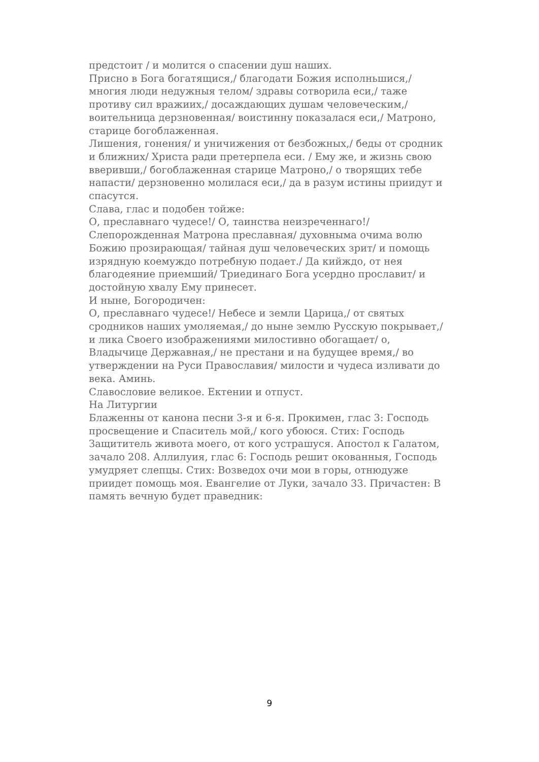предстоит / и молится о спасении душ наших.
Присно в Бога богатящися,/ благодати Божия исполньшися,/ многия люди недужныя телом/ здравы сотворила еси,/ таже противу сил вражиих,/ досаждающих душам человеческим,/ воительница дерзновенная/ воистинну показалася еси,/ Матроно, старице богоблаженная.
Лишения, гонения/ и уничижения от безбожных,/ беды от сродник и ближних/ Христа ради претерпела еси. / Ему же, и жизнь свою вверивши,/ богоблаженная старице Матроно,/ о творящих тебе напасти/ дерзновенно молилася еси,/ да в разум истины приидут и спасутся.
Слава, глас и подобен тойже:
О, преславнаго чудесе!/ О, таинства неизреченнаго!/ Слепорожденная Матрона преславная/ духовныма очима волю Божию прозирающая/ тайная душ человеческих зрит/ и помощь изрядную коемуждо потребную подает./ Да кийждо, от нея благодеяние приемший/ Триединаго Бога усердно прославит/ и достойную хвалу Ему принесет.
И ныне, Богородичен:
О, преславнаго чудесе!/ Небесе и земли Царица,/ от святых сродников наших умоляемая,/ до ныне землю Русскую покрывает,/ и лика Своего изображениями милостивно обогащает/ о, Владычице Державная,/ не престани и на будущее время,/ во утверждении на Руси Православия/ милости и чудеса изливати до века. Аминь.
Славословие великое. Ектении и отпуст.
На Литургии
Блаженны от канона песни 3-я и 6-я. Прокимен, глас 3: Господь просвещение и Спаситель мой,/ кого убоюся. Стих: Господь Защититель живота моего, от кого устрашуся. Апостол к Галатом, зачало 208. Аллилуия, глас 6: Господь решит окованныя, Господь умудряет слепцы. Стих: Возведох очи мои в горы, отнюдуже приидет помощь моя. Евангелие от Луки, зачало 33. Причастен: В память вечную будет праведник:
9